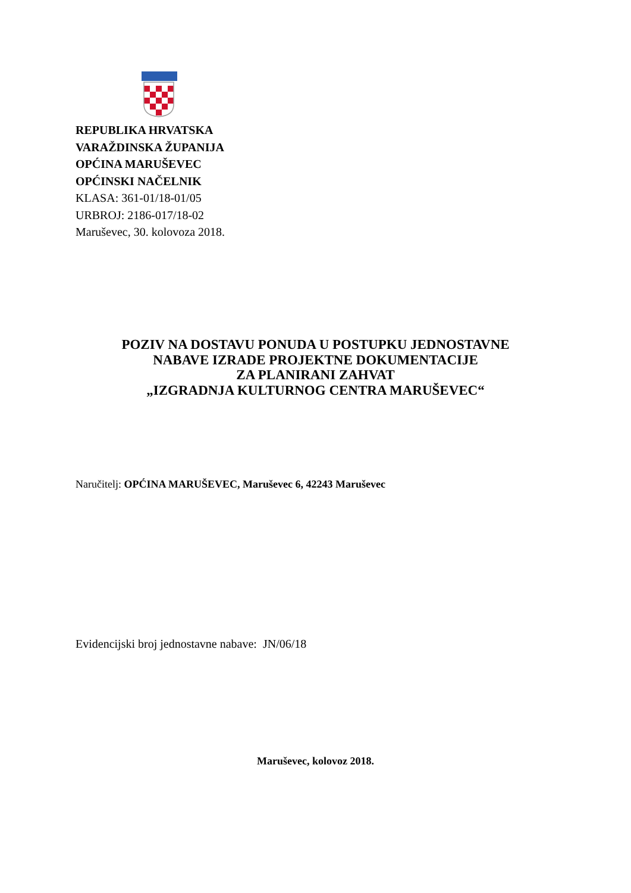REPUBLIKA HRVATSKA
VARAŽDINSKA ŽUPANIJA
OPĆINA MARUŠEVEC
OPĆINSKI NAČELNIK
KLASA: 361-01/18-01/05
URBROJ: 2186-017/18-02
Maruševec, 30. kolovoza 2018.
POZIV NA DOSTAVU PONUDA U POSTUPKU JEDNOSTAVNE
NABAVE IZRADE PROJEKTNE DOKUMENTACIJE
ZA PLANIRANI ZAHVAT
„IZGRADNJA KULTURNOG CENTRA MARUŠEVEC“
Naručitelj: OPĆINA MARUŠEVEC, Maruševec 6, 42243 Maruševec
Evidencijski broj jednostavne nabave: JN/06/18
Maruševec, kolovoz 2018.